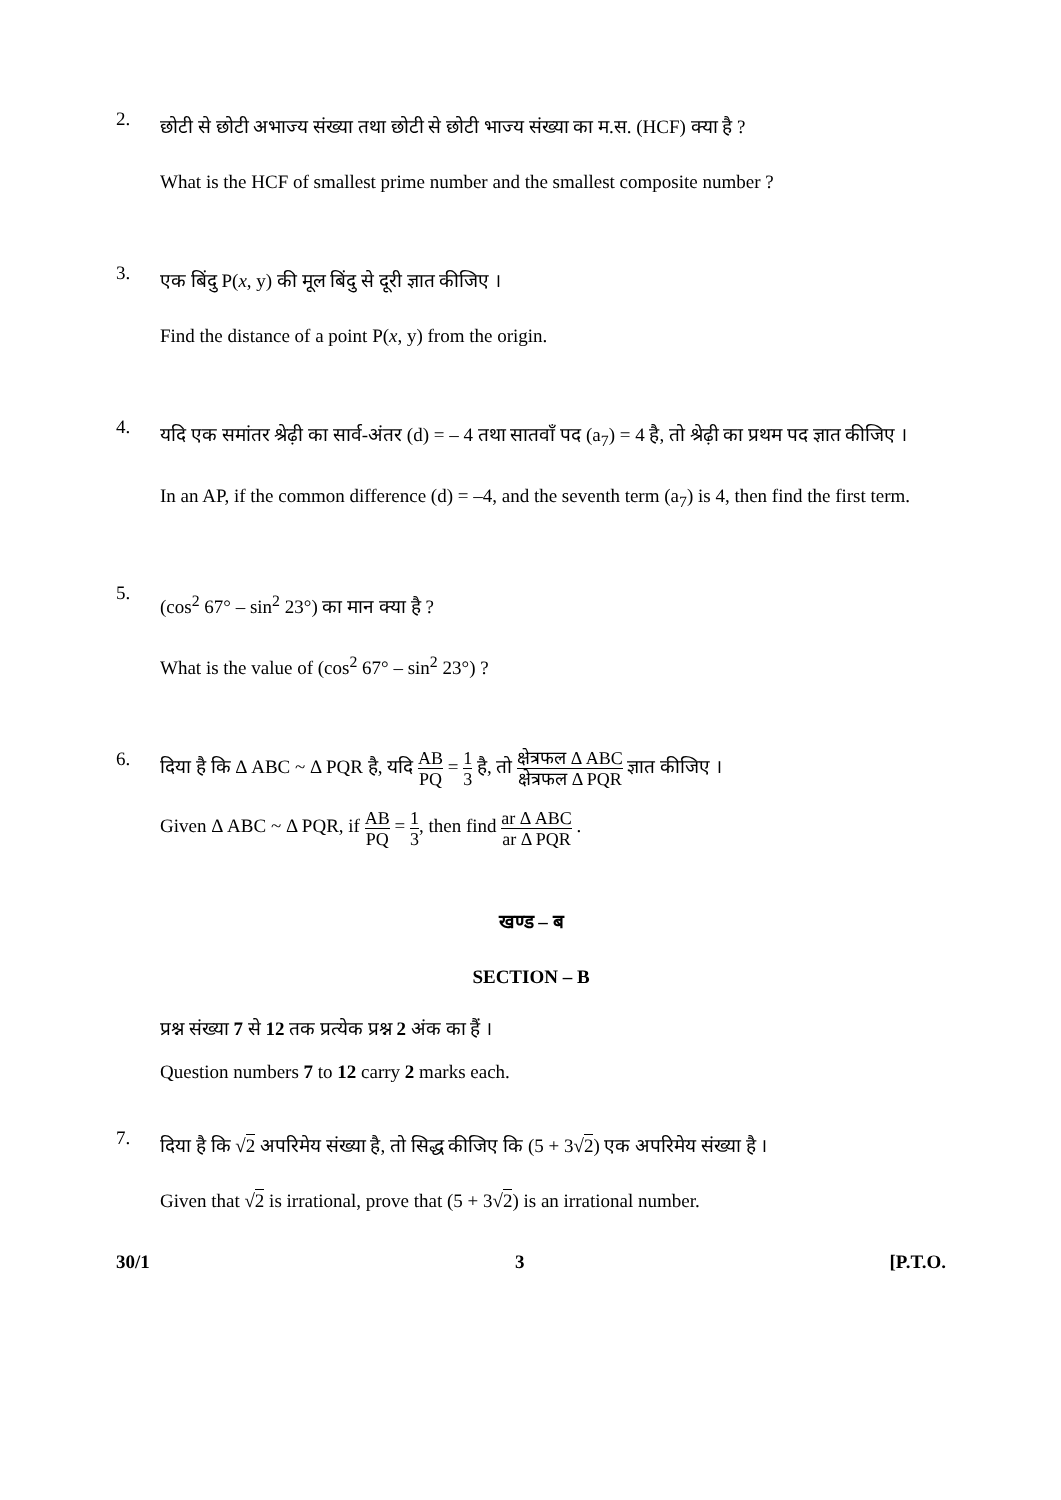2.
छोटी से छोटी अभाज्य संख्या तथा छोटी से छोटी भाज्य संख्या का म.स. (HCF) क्या है ?
What is the HCF of smallest prime number and the smallest composite number ?
3.
एक बिंदु P(x, y) की मूल बिंदु से दूरी ज्ञात कीजिए ।
Find the distance of a point P(x, y) from the origin.
4.
यदि एक समांतर श्रेढ़ी का सार्व-अंतर (d) = – 4 तथा सातवाँ पद (a<sub>7</sub>) = 4 है, तो श्रेढ़ी का प्रथम पद ज्ञात कीजिए ।
In an AP, if the common difference (d) = –4, and the seventh term (a<sub>7</sub>) is 4, then find the first term.
5.
(cos<sup>2</sup> 67° – sin<sup>2</sup> 23°) का मान क्या है ?
What is the value of (cos<sup>2</sup> 67° – sin<sup>2</sup> 23°) ?
6.
दिया है कि Δ ABC ~ Δ PQR है, यदि AB PQ = 1 3 है, तो क्षेत्रफल Δ ABC क्षेत्रफल Δ PQR ज्ञात कीजिए ।
Given Δ ABC ~ Δ PQR, if AB PQ = 1 3, then find ar Δ ABC ar Δ PQR .
खण्ड – ब
SECTION – B
प्रश्न संख्या 7 से 12 तक प्रत्येक प्रश्न 2 अंक का हैं ।
Question numbers 7 to 12 carry 2 marks each.
7.
दिया है कि √2 अपरिमेय संख्या है, तो सिद्ध कीजिए कि (5 + 3√2) एक अपरिमेय संख्या है ।
Given that √2 is irrational, prove that (5 + 3√2) is an irrational number.
30/1 3 [P.T.O.